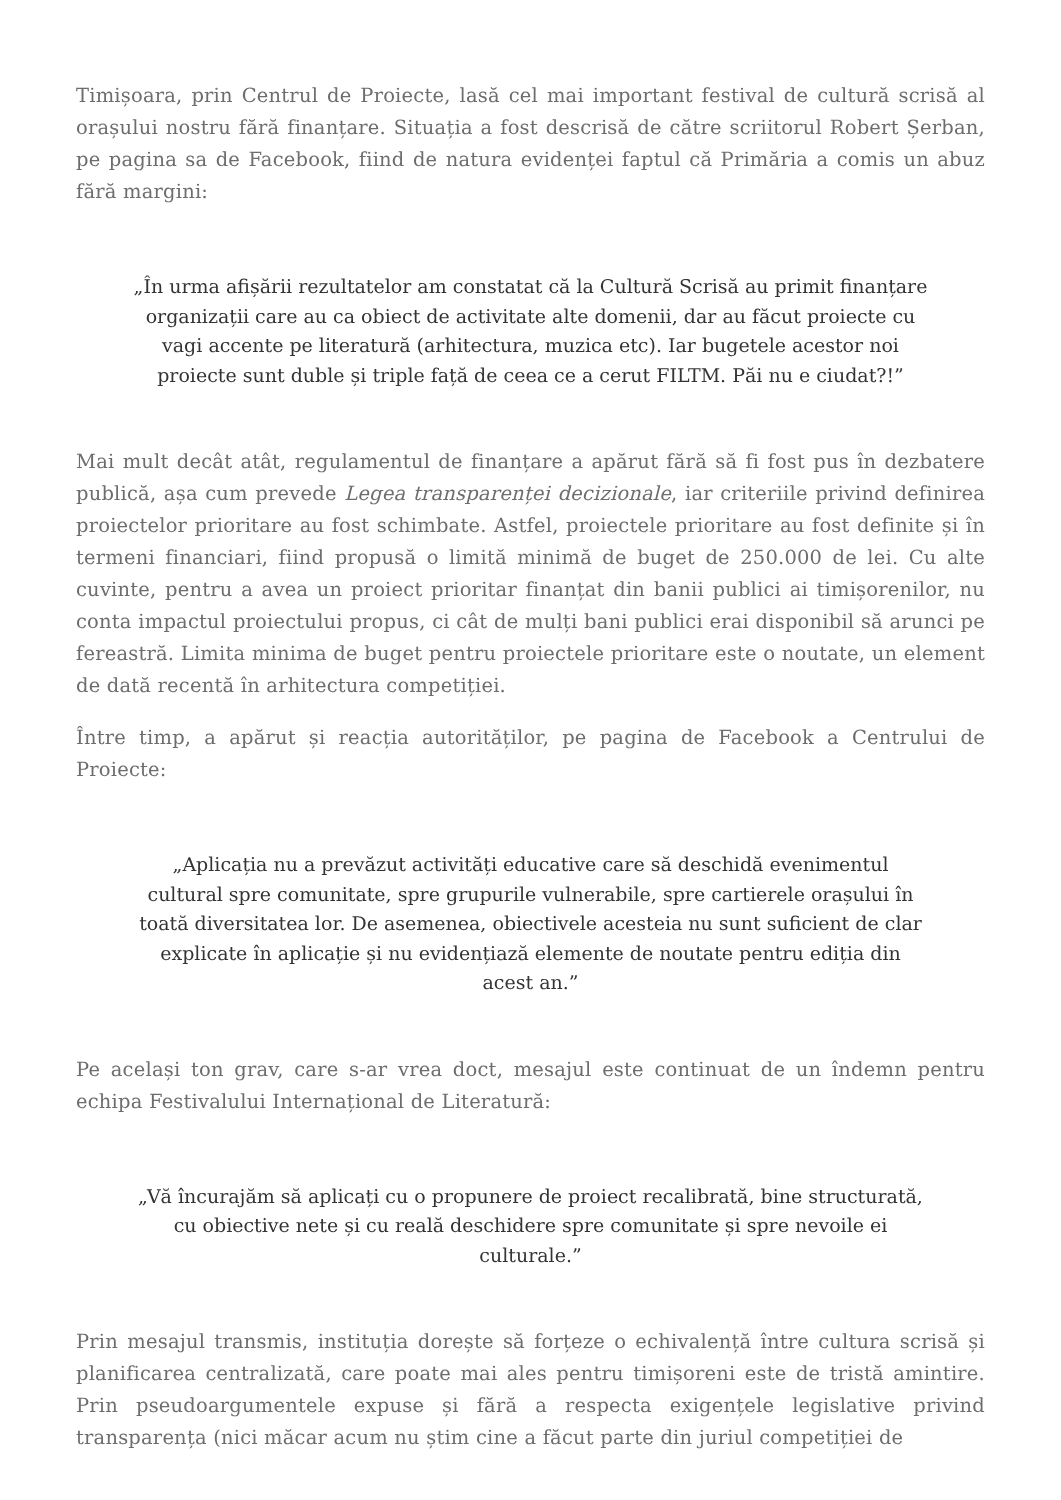Timișoara, prin Centrul de Proiecte, lasă cel mai important festival de cultură scrisă al orașului nostru fără finanțare. Situația a fost descrisă de către scriitorul Robert Șerban, pe pagina sa de Facebook, fiind de natura evidenței faptul că Primăria a comis un abuz fără margini:
„În urma afișării rezultatelor am constatat că la Cultură Scrisă au primit finanțare organizații care au ca obiect de activitate alte domenii, dar au făcut proiecte cu vagi accente pe literatură (arhitectura, muzica etc). Iar bugetele acestor noi proiecte sunt duble și triple față de ceea ce a cerut FILTM. Păi nu e ciudat?!”
Mai mult decât atât, regulamentul de finanțare a apărut fără să fi fost pus în dezbatere publică, așa cum prevede Legea transparenței decizionale, iar criteriile privind definirea proiectelor prioritare au fost schimbate. Astfel, proiectele prioritare au fost definite și în termeni financiari, fiind propusă o limită minimă de buget de 250.000 de lei. Cu alte cuvinte, pentru a avea un proiect prioritar finanțat din banii publici ai timișorenilor, nu conta impactul proiectului propus, ci cât de mulți bani publici erai disponibil să arunci pe fereastră. Limita minima de buget pentru proiectele prioritare este o noutate, un element de dată recentă în arhitectura competiției.
Între timp, a apărut și reacția autorităților, pe pagina de Facebook a Centrului de Proiecte:
„Aplicația nu a prevăzut activități educative care să deschidă evenimentul cultural spre comunitate, spre grupurile vulnerabile, spre cartierele orașului în toată diversitatea lor. De asemenea, obiectivele acesteia nu sunt suficient de clar explicate în aplicație și nu evidențiază elemente de noutate pentru ediția din acest an.”
Pe același ton grav, care s-ar vrea doct, mesajul este continuat de un îndemn pentru echipa Festivalului Internațional de Literatură:
„Vă încurajăm să aplicați cu o propunere de proiect recalibrată, bine structurată, cu obiective nete și cu reală deschidere spre comunitate și spre nevoile ei culturale.”
Prin mesajul transmis, instituția dorește să forțeze o echivalență între cultura scrisă și planificarea centralizată, care poate mai ales pentru timișoreni este de tristă amintire. Prin pseudoargumentele expuse și fără a respecta exigențele legislative privind transparența (nici măcar acum nu știm cine a făcut parte din juriul competiției de